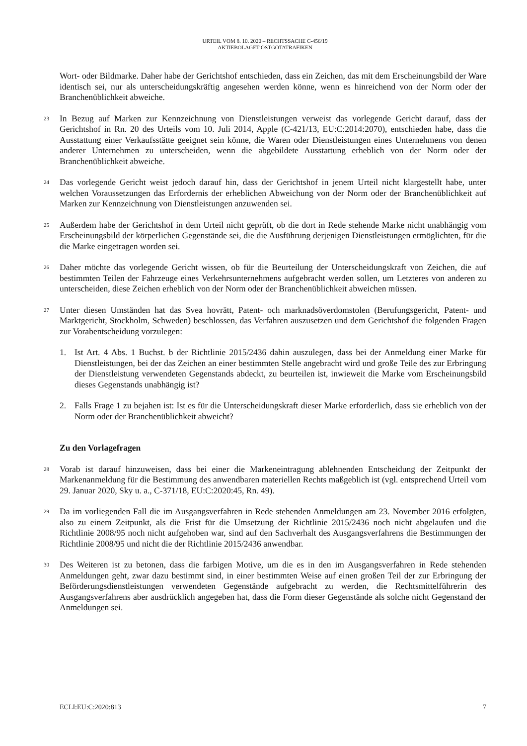URTEIL VOM 8. 10. 2020 – RECHTSSACHE C-456/19
AKTIEBOLAGET ÖSTGÖTATRAFIKEN
Wort- oder Bildmarke. Daher habe der Gerichtshof entschieden, dass ein Zeichen, das mit dem Erscheinungsbild der Ware identisch sei, nur als unterscheidungskräftig angesehen werden könne, wenn es hinreichend von der Norm oder der Branchenüblichkeit abweiche.
23
In Bezug auf Marken zur Kennzeichnung von Dienstleistungen verweist das vorlegende Gericht darauf, dass der Gerichtshof in Rn. 20 des Urteils vom 10. Juli 2014, Apple (C-421/13, EU:C:2014:2070), entschieden habe, dass die Ausstattung einer Verkaufsstätte geeignet sein könne, die Waren oder Dienstleistungen eines Unternehmens von denen anderer Unternehmen zu unterscheiden, wenn die abgebildete Ausstattung erheblich von der Norm oder der Branchenüblichkeit abweiche.
24
Das vorlegende Gericht weist jedoch darauf hin, dass der Gerichtshof in jenem Urteil nicht klargestellt habe, unter welchen Voraussetzungen das Erfordernis der erheblichen Abweichung von der Norm oder der Branchenüblichkeit auf Marken zur Kennzeichnung von Dienstleistungen anzuwenden sei.
25
Außerdem habe der Gerichtshof in dem Urteil nicht geprüft, ob die dort in Rede stehende Marke nicht unabhängig vom Erscheinungsbild der körperlichen Gegenstände sei, die die Ausführung derjenigen Dienstleistungen ermöglichten, für die die Marke eingetragen worden sei.
26
Daher möchte das vorlegende Gericht wissen, ob für die Beurteilung der Unterscheidungskraft von Zeichen, die auf bestimmten Teilen der Fahrzeuge eines Verkehrsunternehmens aufgebracht werden sollen, um Letzteres von anderen zu unterscheiden, diese Zeichen erheblich von der Norm oder der Branchenüblichkeit abweichen müssen.
27
Unter diesen Umständen hat das Svea hovrätt, Patent- och marknadsöverdomstolen (Berufungsgericht, Patent- und Marktgericht, Stockholm, Schweden) beschlossen, das Verfahren auszusetzen und dem Gerichtshof die folgenden Fragen zur Vorabentscheidung vorzulegen:
1. Ist Art. 4 Abs. 1 Buchst. b der Richtlinie 2015/2436 dahin auszulegen, dass bei der Anmeldung einer Marke für Dienstleistungen, bei der das Zeichen an einer bestimmten Stelle angebracht wird und große Teile des zur Erbringung der Dienstleistung verwendeten Gegenstands abdeckt, zu beurteilen ist, inwieweit die Marke vom Erscheinungsbild dieses Gegenstands unabhängig ist?
2. Falls Frage 1 zu bejahen ist: Ist es für die Unterscheidungskraft dieser Marke erforderlich, dass sie erheblich von der Norm oder der Branchenüblichkeit abweicht?
Zu den Vorlagefragen
28
Vorab ist darauf hinzuweisen, dass bei einer die Markeneintragung ablehnenden Entscheidung der Zeitpunkt der Markenanmeldung für die Bestimmung des anwendbaren materiellen Rechts maßgeblich ist (vgl. entsprechend Urteil vom 29. Januar 2020, Sky u. a., C-371/18, EU:C:2020:45, Rn. 49).
29
Da im vorliegenden Fall die im Ausgangsverfahren in Rede stehenden Anmeldungen am 23. November 2016 erfolgten, also zu einem Zeitpunkt, als die Frist für die Umsetzung der Richtlinie 2015/2436 noch nicht abgelaufen und die Richtlinie 2008/95 noch nicht aufgehoben war, sind auf den Sachverhalt des Ausgangsverfahrens die Bestimmungen der Richtlinie 2008/95 und nicht die der Richtlinie 2015/2436 anwendbar.
30
Des Weiteren ist zu betonen, dass die farbigen Motive, um die es in den im Ausgangsverfahren in Rede stehenden Anmeldungen geht, zwar dazu bestimmt sind, in einer bestimmten Weise auf einen großen Teil der zur Erbringung der Beförderungsdienstleistungen verwendeten Gegenstände aufgebracht zu werden, die Rechtsmittelführerin des Ausgangsverfahrens aber ausdrücklich angegeben hat, dass die Form dieser Gegenstände als solche nicht Gegenstand der Anmeldungen sei.
ECLI:EU:C:2020:813 7